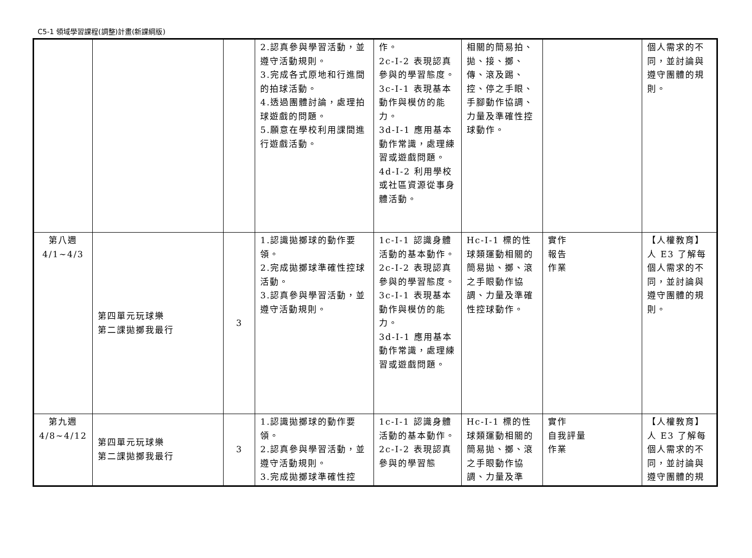C5-1 領域學習課程(調整)計畫(新課綱版)
| | | | 2.認真參與學習活動，並遵守活動規則。 3.完成各式原地和行進間的拍球活動。 4.透過團體討論，處理拍球遊戲的問題。 5.願意在學校利用課間進行遊戲活動。 | 作。 2c-I-2 表現認真參與的學習態度。 3c-I-1 表現基本動作與模仿的能力。 3d-I-1 應用基本動作常識，處理練習或遊戲問題。 4d-I-2 利用學校或社區資源從事身體活動。 | 相關的簡易拍、拋、接、擲、傳、滾及踢、控、停之手眼、手腳動作協調、力量及準確性控球動作。 | | 個人需求的不同，並討論與遵守團體的規則。 |
| 第八週 4/1~4/3 | 第四單元玩球樂 第二課拋擲我最行 | 3 | 1.認識拋擲球的動作要領。 2.完成拋擲球準確性控球活動。 3.認真參與學習活動，並遵守活動規則。 | 1c-I-1 認識身體活動的基本動作。 2c-I-2 表現認真參與的學習態度。 3c-I-1 表現基本動作與模仿的能力。 3d-I-1 應用基本動作常識，處理練習或遊戲問題。 | Hc-I-1 標的性球類運動相關的簡易拋、擲、滾之手眼動作協調、力量及準確性控球動作。 | 實作 報告 作業 | 【人權教育】 人 E3 了解每個人需求的不同，並討論與遵守團體的規則。 |
| 第九週 4/8~4/12 | 第四單元玩球樂 第二課拋擲我最行 | 3 | 1.認識拋擲球的動作要領。 2.認真參與學習活動，並遵守活動規則。 3.完成拋擲球準確性控 | 1c-I-1 認識身體活動的基本動作。 2c-I-2 表現認真參與的學習態 | Hc-I-1 標的性球類運動相關的簡易拋、擲、滾之手眼動作協調、力量及準 | 實作 自我評量 作業 | 【人權教育】 人 E3 了解每個人需求的不同，並討論與遵守團體的規 |